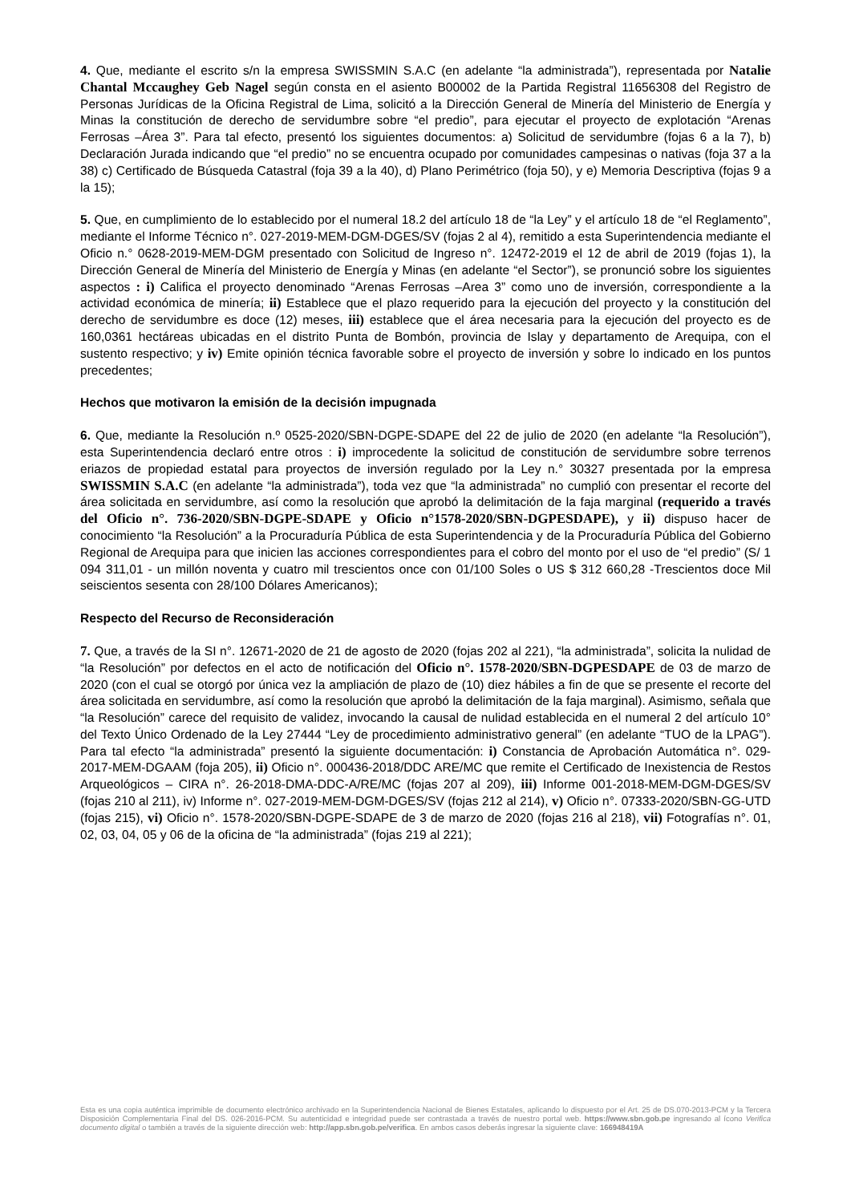4. Que, mediante el escrito s/n la empresa SWISSMIN S.A.C (en adelante “la administrada”), representada por Natalie Chantal Mccaughey Geb Nagel según consta en el asiento B00002 de la Partida Registral 11656308 del Registro de Personas Jurídicas de la Oficina Registral de Lima, solicitó a la Dirección General de Minería del Ministerio de Energía y Minas la constitución de derecho de servidumbre sobre “el predio”, para ejecutar el proyecto de explotación “Arenas Ferrosas –Área 3”. Para tal efecto, presentó los siguientes documentos: a) Solicitud de servidumbre (fojas 6 a la 7), b) Declaración Jurada indicando que “el predio” no se encuentra ocupado por comunidades campesinas o nativas (foja 37 a la 38) c) Certificado de Búsqueda Catastral (foja 39 a la 40), d) Plano Perimétrico (foja 50), y e) Memoria Descriptiva (fojas 9 a la 15);
5. Que, en cumplimiento de lo establecido por el numeral 18.2 del artículo 18 de “la Ley” y el artículo 18 de “el Reglamento”, mediante el Informe Técnico n°. 027-2019-MEM-DGM-DGES/SV (fojas 2 al 4), remitido a esta Superintendencia mediante el Oficio n.° 0628-2019-MEM-DGM presentado con Solicitud de Ingreso n°. 12472-2019 el 12 de abril de 2019 (fojas 1), la Dirección General de Minería del Ministerio de Energía y Minas (en adelante “el Sector”), se pronunció sobre los siguientes aspectos : i) Califica el proyecto denominado “Arenas Ferrosas –Area 3” como uno de inversión, correspondiente a la actividad económica de minería; ii) Establece que el plazo requerido para la ejecución del proyecto y la constitución del derecho de servidumbre es doce (12) meses, iii) establece que el área necesaria para la ejecución del proyecto es de 160,0361 hectáreas ubicadas en el distrito Punta de Bombón, provincia de Islay y departamento de Arequipa, con el sustento respectivo; y iv) Emite opinión técnica favorable sobre el proyecto de inversión y sobre lo indicado en los puntos precedentes;
Hechos que motivaron la emisión de la decisión impugnada
6. Que, mediante la Resolución n.º 0525-2020/SBN-DGPE-SDAPE del 22 de julio de 2020 (en adelante “la Resolución”), esta Superintendencia declaró entre otros : i) improcedente la solicitud de constitución de servidumbre sobre terrenos eriazos de propiedad estatal para proyectos de inversión regulado por la Ley n.° 30327 presentada por la empresa SWISSMIN S.A.C (en adelante “la administrada”), toda vez que “la administrada” no cumplió con presentar el recorte del área solicitada en servidumbre, así como la resolución que aprobó la delimitación de la faja marginal (requerido a través del Oficio n°. 736-2020/SBN-DGPE-SDAPE y Oficio n°1578-2020/SBN-DGPESDAPE), y ii) dispuso hacer de conocimiento “la Resolución” a la Procuraduría Pública de esta Superintendencia y de la Procuraduría Pública del Gobierno Regional de Arequipa para que inicien las acciones correspondientes para el cobro del monto por el uso de “el predio” (S/ 1 094 311,01 - un millón noventa y cuatro mil trescientos once con 01/100 Soles o US $ 312 660,28 -Trescientos doce Mil seiscientos sesenta con 28/100 Dólares Americanos);
Respecto del Recurso de Reconsideración
7. Que, a través de la SI n°. 12671-2020 de 21 de agosto de 2020 (fojas 202 al 221), “la administrada”, solicita la nulidad de “la Resolución” por defectos en el acto de notificación del Oficio n°. 1578-2020/SBN-DGPESDAPE de 03 de marzo de 2020 (con el cual se otorgó por única vez la ampliación de plazo de (10) diez hábiles a fin de que se presente el recorte del área solicitada en servidumbre, así como la resolución que aprobó la delimitación de la faja marginal). Asimismo, señala que “la Resolución” carece del requisito de validez, invocando la causal de nulidad establecida en el numeral 2 del artículo 10° del Texto Único Ordenado de la Ley 27444 “Ley de procedimiento administrativo general” (en adelante “TUO de la LPAG”). Para tal efecto “la administrada” presentó la siguiente documentación: i) Constancia de Aprobación Automática n°. 029-2017-MEM-DGAAM (foja 205), ii) Oficio n°. 000436-2018/DDC ARE/MC que remite el Certificado de Inexistencia de Restos Arqueológicos – CIRA n°. 26-2018-DMA-DDC-A/RE/MC (fojas 207 al 209), iii) Informe 001-2018-MEM-DGM-DGES/SV (fojas 210 al 211), iv) Informe n°. 027-2019-MEM-DGM-DGES/SV (fojas 212 al 214), v) Oficio n°. 07333-2020/SBN-GG-UTD (fojas 215), vi) Oficio n°. 1578-2020/SBN-DGPE-SDAPE de 3 de marzo de 2020 (fojas 216 al 218), vii) Fotografías n°. 01, 02, 03, 04, 05 y 06 de la oficina de “la administrada” (fojas 219 al 221);
Esta es una copia auténtica imprimible de documento electrónico archivado en la Superintendencia Nacional de Bienes Estatales, aplicando lo dispuesto por el Art. 25 de DS.070-2013-PCM y la Tercera Disposición Complementaria Final del DS. 026-2016-PCM. Su autenticidad e integridad puede ser contrastada a través de nuestro portal web. https://www.sbn.gob.pe ingresando al ícono Verifica documento digital o también a través de la siguiente dirección web: http://app.sbn.gob.pe/verifica. En ambos casos deberás ingresar la siguiente clave: 166948419A